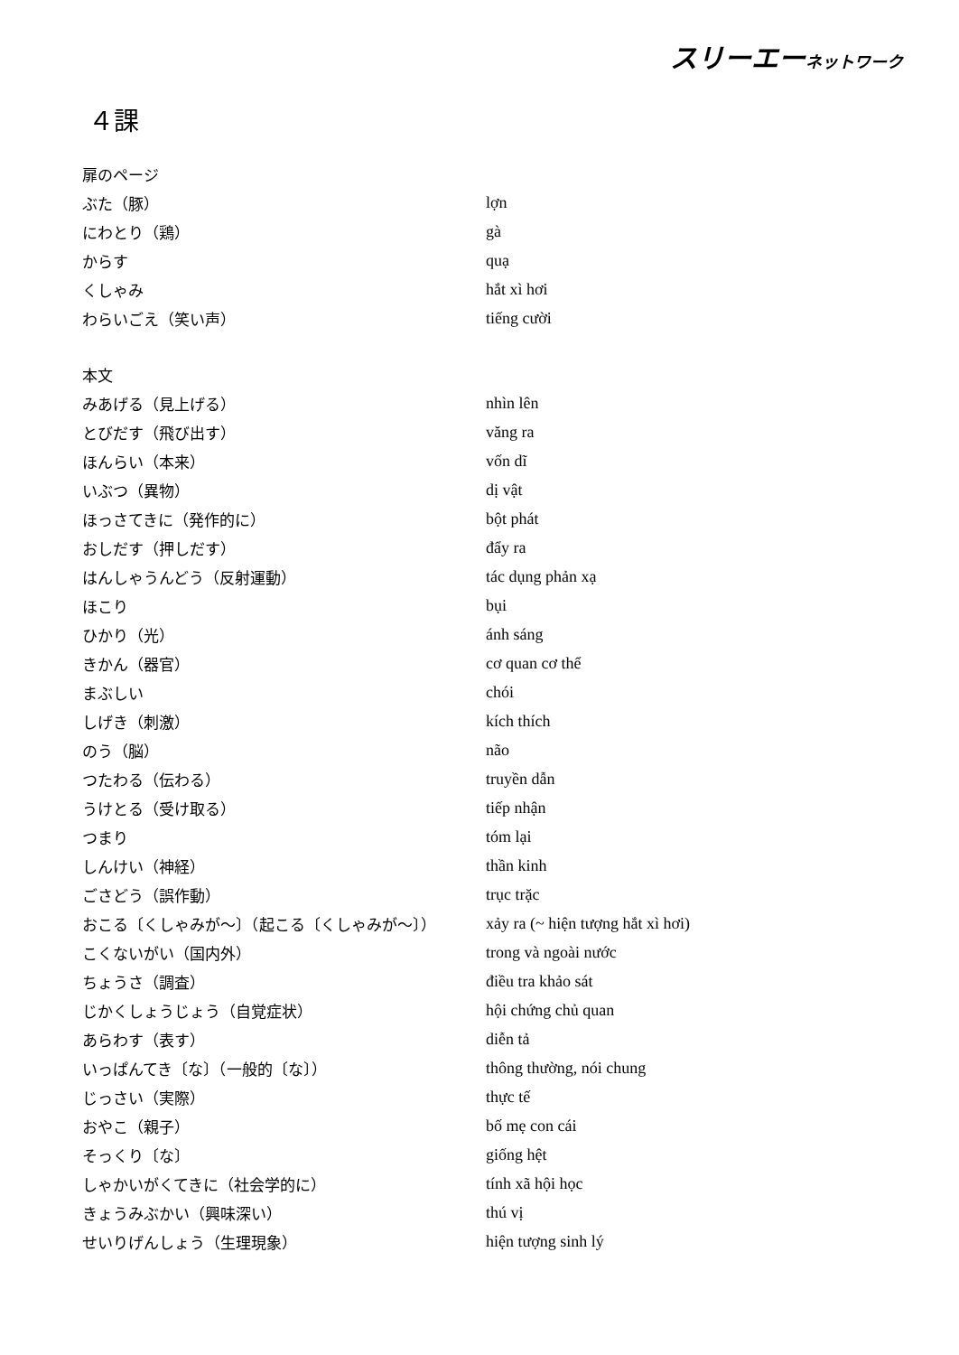スリーエーネットワーク
４課
| 扉のページ | |
| ぶた（豚） | lợn |
| にわとり（鶏） | gà |
| からす | quạ |
| くしゃみ | hắt xì hơi |
| わらいごえ（笑い声） | tiếng cười |
| 本文 | |
| みあげる（見上げる） | nhìn lên |
| とびだす（飛び出す） | văng ra |
| ほんらい（本来） | vốn dĩ |
| いぶつ（異物） | dị vật |
| ほっさてきに（発作的に） | bột phát |
| おしだす（押しだす） | đẩy ra |
| はんしゃうんどう（反射運動） | tác dụng phản xạ |
| ほこり | bụi |
| ひかり（光） | ánh sáng |
| きかん（器官） | cơ quan cơ thể |
| まぶしい | chói |
| しげき（刺激） | kích thích |
| のう（脳） | não |
| つたわる（伝わる） | truyền dẫn |
| うけとる（受け取る） | tiếp nhận |
| つまり | tóm lại |
| しんけい（神経） | thần kinh |
| ごさどう（誤作動） | trục trặc |
| おこる〔くしゃみが～〕（起こる〔くしゃみが～〕） | xảy ra (~ hiện tượng hắt xì hơi) |
| こくないがい（国内外） | trong và ngoài nước |
| ちょうさ（調査） | điều tra khảo sát |
| じかくしょうじょう（自覚症状） | hội chứng chủ quan |
| あらわす（表す） | diễn tả |
| いっぱんてき〔な〕（一般的〔な〕） | thông thường, nói chung |
| じっさい（実際） | thực tế |
| おやこ（親子） | bố mẹ con cái |
| そっくり〔な〕 | giống hệt |
| しゃかいがくてきに（社会学的に） | tính xã hội học |
| きょうみぶかい（興味深い） | thú vị |
| せいりげんしょう（生理現象） | hiện tượng sinh lý |